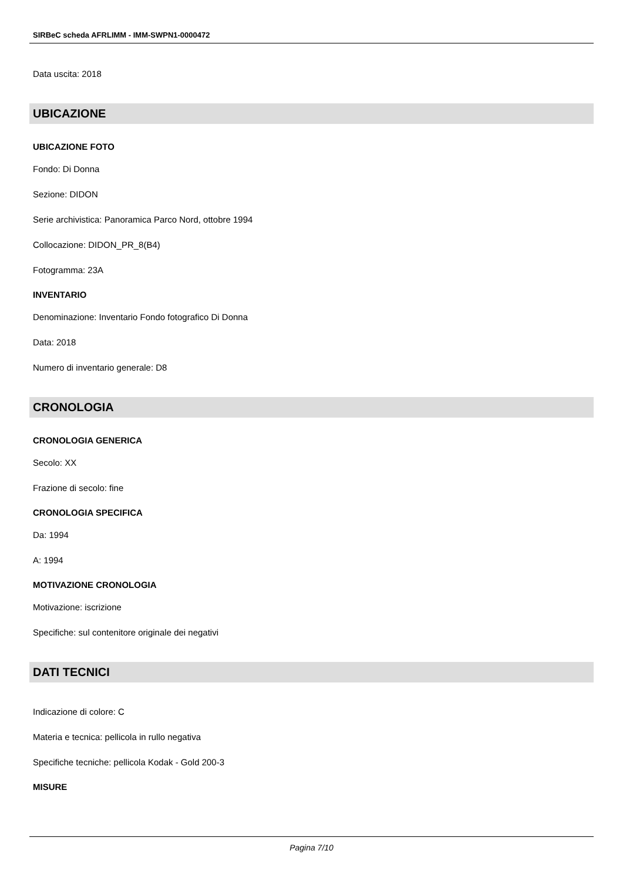SIRBeC scheda AFRLIMM - IMM-SWPN1-0000472
Data uscita: 2018
UBICAZIONE
UBICAZIONE FOTO
Fondo: Di Donna
Sezione: DIDON
Serie archivistica: Panoramica Parco Nord, ottobre 1994
Collocazione: DIDON_PR_8(B4)
Fotogramma: 23A
INVENTARIO
Denominazione: Inventario Fondo fotografico Di Donna
Data: 2018
Numero di inventario generale: D8
CRONOLOGIA
CRONOLOGIA GENERICA
Secolo: XX
Frazione di secolo: fine
CRONOLOGIA SPECIFICA
Da: 1994
A: 1994
MOTIVAZIONE CRONOLOGIA
Motivazione: iscrizione
Specifiche: sul contenitore originale dei negativi
DATI TECNICI
Indicazione di colore: C
Materia e tecnica: pellicola in rullo negativa
Specifiche tecniche: pellicola Kodak - Gold 200-3
MISURE
Pagina 7/10